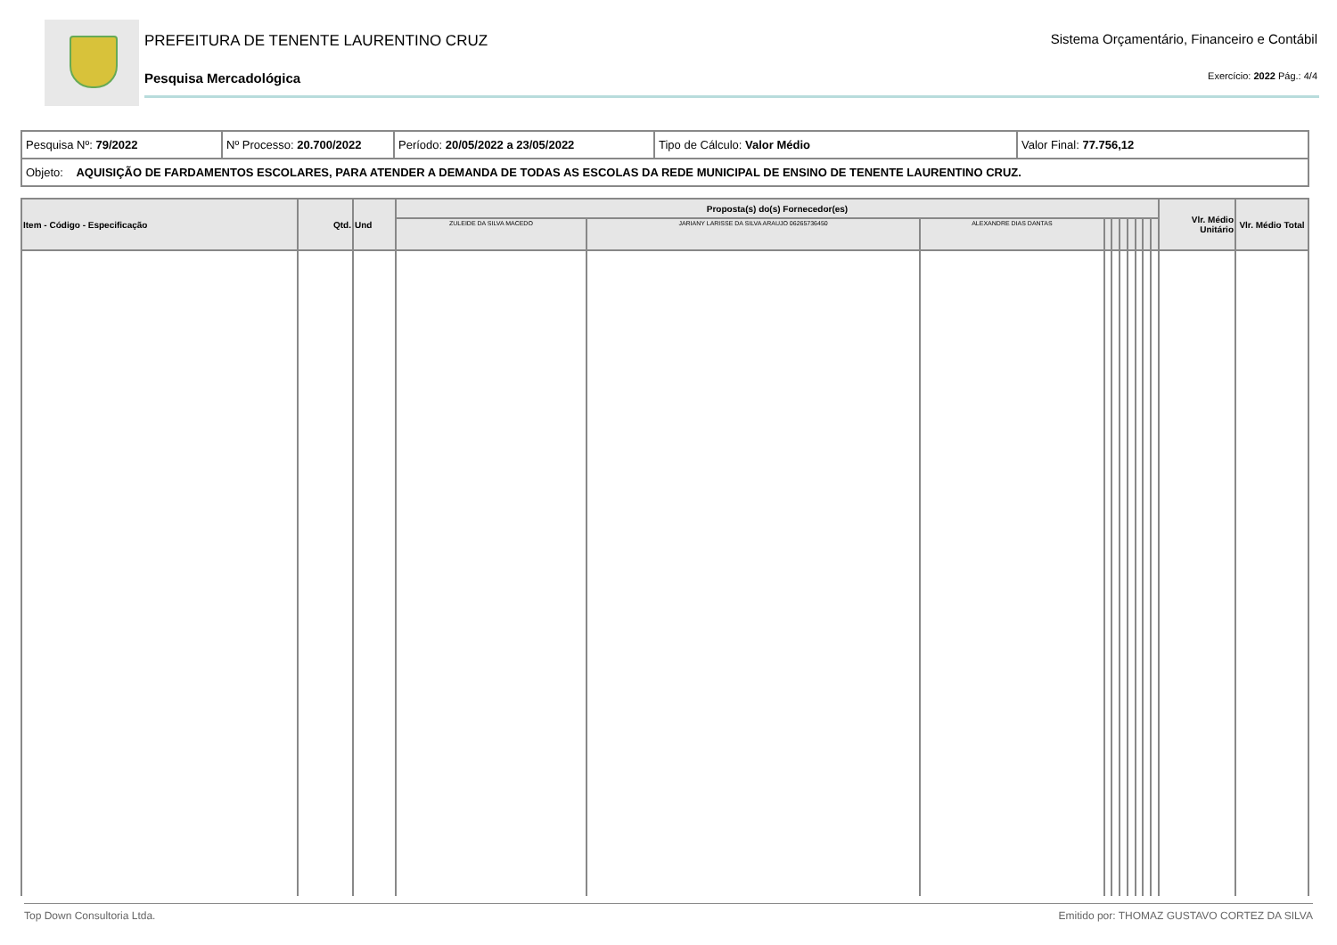PREFEITURA DE TENENTE LAURENTINO CRUZ
Sistema Orçamentário, Financeiro e Contábil
Pesquisa Mercadológica Exercício: 2022 Pág.: 4/4
| Pesquisa Nº: 79/2022 | Nº Processo: 20.700/2022 | Período: 20/05/2022 a 23/05/2022 | Tipo de Cálculo: Valor Médio | Valor Final: 77.756,12 |
| Objeto: AQUISIÇÃO DE FARDAMENTOS ESCOLARES, PARA ATENDER A DEMANDA DE TODAS AS ESCOLAS DA REDE MUNICIPAL DE ENSINO DE TENENTE LAURENTINO CRUZ. | | | | |
| Item - Código - Especificação | Qtd. | Und | Proposta(s) do(s) Fornecedor(es) | | | | | | | | | | Vlr. Médio Unitário | Vlr. Médio Total |
| --- | --- | --- | --- | --- | --- | --- | --- | --- | --- | --- | --- | --- | --- | --- |
| | | | ZULEIDE DA SILVA MACEDO | JARIANY LARISSE DA SILVA ARAUJO 06265736450 | ALEXANDRE DIAS DANTAS | | | | | | | | | |
Top Down Consultoria Ltda. Emitido por: THOMAZ GUSTAVO CORTEZ DA SILVA